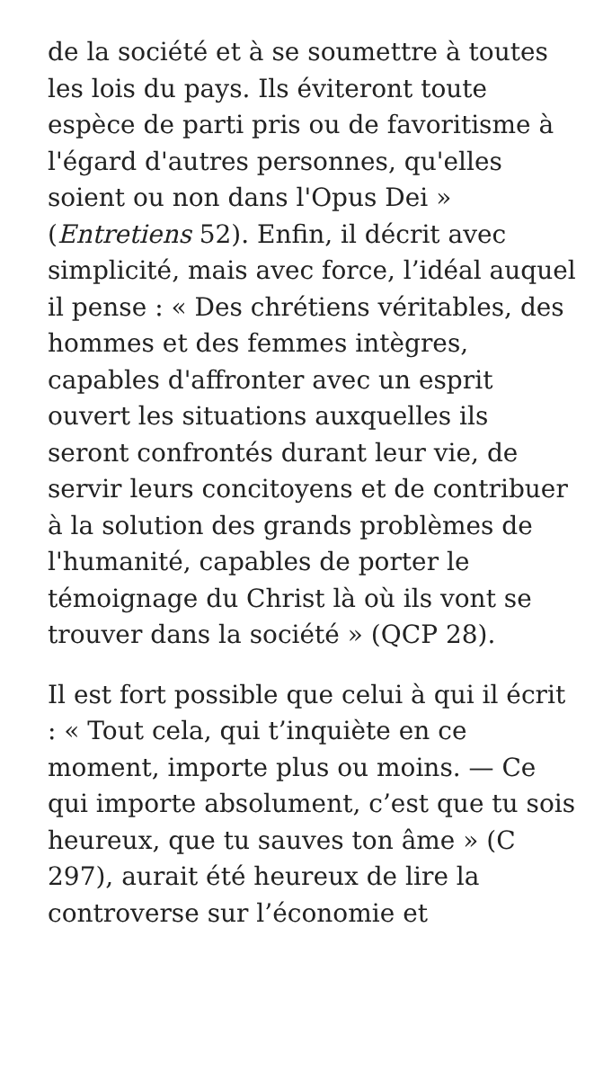de la société et à se soumettre à toutes les lois du pays. Ils éviteront toute espèce de parti pris ou de favoritisme à l'égard d'autres personnes, qu'elles soient ou non dans l'Opus Dei » (Entretiens 52). Enfin, il décrit avec simplicité, mais avec force, l’idéal auquel il pense : « Des chrétiens véritables, des hommes et des femmes intègres, capables d'affronter avec un esprit ouvert les situations auxquelles ils seront confrontés durant leur vie, de servir leurs concitoyens et de contribuer à la solution des grands problèmes de l'humanité, capables de porter le témoignage du Christ là où ils vont se trouver dans la société » (QCP 28).
Il est fort possible que celui à qui il écrit : « Tout cela, qui t’inquiète en ce moment, importe plus ou moins. — Ce qui importe absolument, c’est que tu sois heureux, que tu sauves ton âme » (C 297), aurait été heureux de lire la controverse sur l’économie et